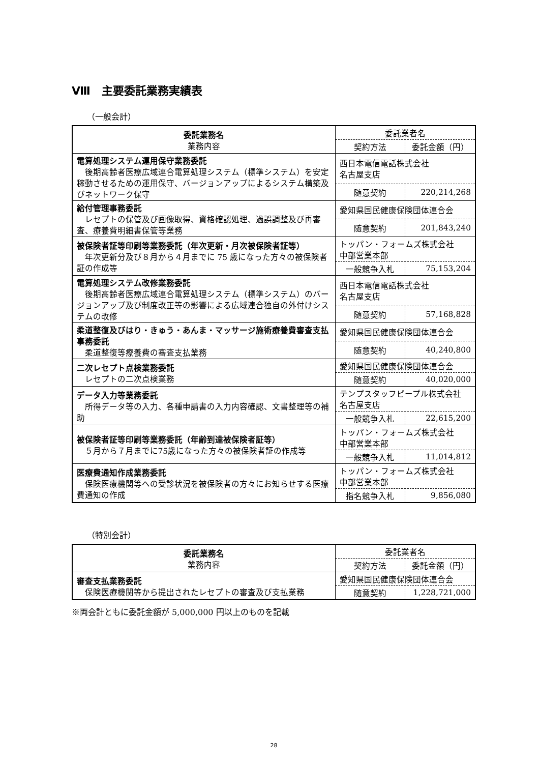Ⅷ　主要委託業務実績表
（一般会計）
| 委託業務名 業務内容 | 委託業者名 | |
| --- | --- | --- |
| | 契約方法 | 委託金額（円） |
| 電算処理システム運用保守業務委託 後期高齢者医療広域連合電算処理システム（標準システム）を安定稼動させるための運用保守、バージョンアップによるシステム構築及びネットワーク保守 | 西日本電信電話株式会社 名古屋支店 | |
| | 随意契約 | 220,214,268 |
| 給付管理事務委託 レセプトの保管及び画像取得、資格確認処理、過誤調整及び再審査、療養費明細書保管等業務 | 愛知県国民健康保険団体連合会 | |
| | 随意契約 | 201,843,240 |
| 被保険者証等印刷等業務委託（年次更新・月次被保険者証等） 年次更新分及び８月から４月までに 75 歳になった方々の被保険者証の作成等 | トッパン・フォームズ株式会社 中部営業本部 | |
| | 一般競争入札 | 75,153,204 |
| 電算処理システム改修業務委託 後期高齢者医療広域連合電算処理システム（標準システム）のバージョンアップ及び制度改正等の影響による広域連合独自の外付けシステムの改修 | 西日本電信電話株式会社 名古屋支店 | |
| | 随意契約 | 57,168,828 |
| 柔道整復及びはり・きゅう・あんま・マッサージ施術療養費審査支払事務委託 柔道整復等療養費の審査支払業務 | 愛知県国民健康保険団体連合会 | |
| | 随意契約 | 40,240,800 |
| 二次レセプト点検業務委託 レセプトの二次点検業務 | 愛知県国民健康保険団体連合会 | |
| | 随意契約 | 40,020,000 |
| データ入力等業務委託 所得データ等の入力、各種申請書の入力内容確認、文書整理等の補助 | テンプスタッフピープル株式会社 名古屋支店 | |
| | 一般競争入札 | 22,615,200 |
| 被保険者証等印刷等業務委託（年齢到達被保険者証等） ５月から７月までに75歳になった方々の被保険者証の作成等 | トッパン・フォームズ株式会社 中部営業本部 | |
| | 一般競争入札 | 11,014,812 |
| 医療費通知作成業務委託 保険医療機関等への受診状況を被保険者の方々にお知らせする医療費通知の作成 | トッパン・フォームズ株式会社 中部営業本部 | |
| | 指名競争入札 | 9,856,080 |
（特別会計）
| 委託業務名 業務内容 | 委託業者名 | |
| --- | --- | --- |
| | 契約方法 | 委託金額（円） |
| 審査支払業務委託 保険医療機関等から提出されたレセプトの審査及び支払業務 | 愛知県国民健康保険団体連合会 | |
| | 随意契約 | 1,228,721,000 |
※両会計ともに委託金額が 5,000,000 円以上のものを記載
28